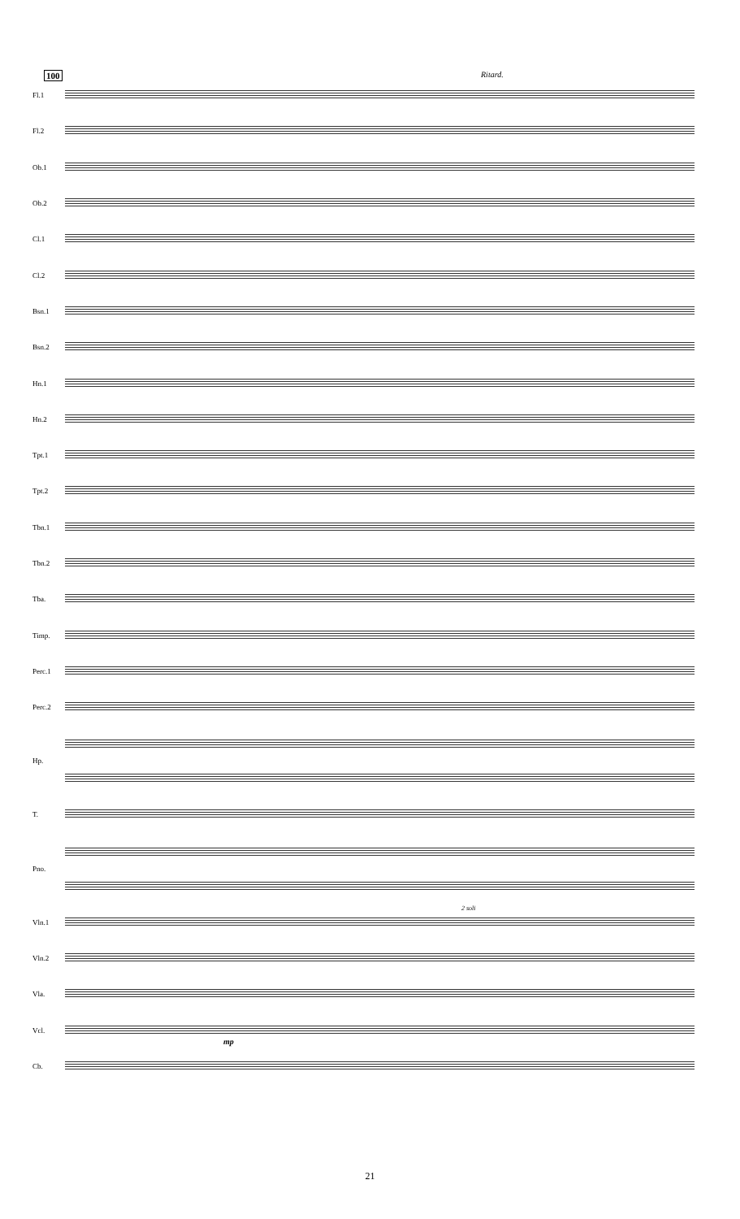100 Ritard.
Fl.1
Fl.2
Ob.1
Ob.2
Cl.1
Cl.2
Bsn.1
Bsn.2
Hn.1
Hn.2
Tpt.1
Tpt.2
Tbn.1
Tbn.2
Tba.
Timp.
Perc.1
Perc.2
Hp.
T.
Pno.
Vln.1
2 soli
Vln.2
Vla.
Vcl.
mp
Cb.
21